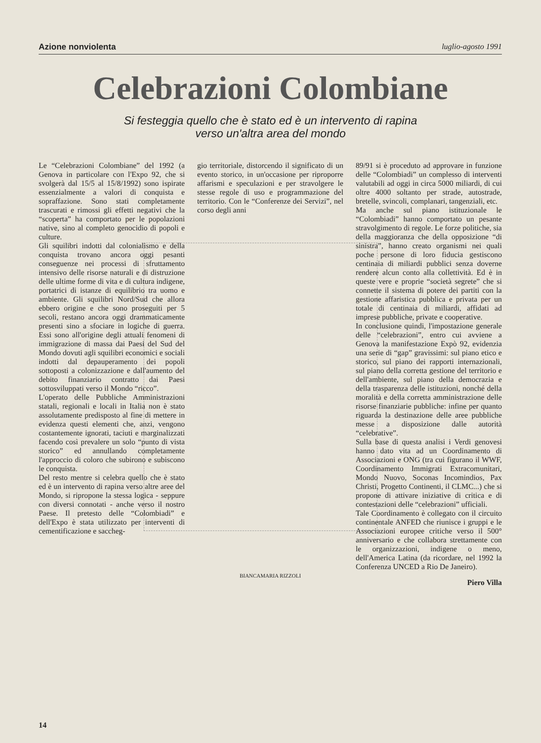Azione nonviolenta luglio-agosto 1991
Celebrazioni Colombiane
Si festeggia quello che è stato ed è un intervento di rapina
verso un'altra area del mondo
Le “Celebrazioni Colombiane” del 1992 (a Genova in particolare con l'Expo 92, che si svolgerà dal 15/5 al 15/8/1992) sono ispirate essenzialmente a valori di conquista e sopraffazione. Sono stati completamente trascurati e rimossi gli effetti negativi che la “scoperta” ha comportato per le popolazioni native, sino al completo genocidio di popoli e culture.
Gli squilibri indotti dal colonialismo e della conquista trovano ancora oggi pesanti conseguenze nei processi di sfruttamento intensivo delle risorse naturali e di distruzione delle ultime forme di vita e di cultura indigene, portatrici di istanze di equilibrio tra uomo e ambiente. Gli squilibri Nord/Sud che allora ebbero origine e che sono proseguiti per 5 secoli, restano ancora oggi drammaticamente presenti sino a sfociare in logiche di guerra. Essi sono all'origine degli attuali fenomeni di immigrazione di massa dai Paesi del Sud del Mondo dovuti agli squilibri economici e sociali indotti dal depauperamento dei popoli sottoposti a colonizzazione e dall'aumento del debito finanziario contratto dai Paesi sottosviluppati verso il Mondo “ricco”.
L'operato delle Pubbliche Amministrazioni statali, regionali e locali in Italia non è stato assolutamente predisposto al fine di mettere in evidenza questi elementi che, anzi, vengono costantemente ignorati, taciuti e marginalizzati facendo così prevalere un solo “punto di vista storico” ed annullando completamente l'approccio di coloro che subirono e subiscono le conquista.
Del resto mentre si celebra quello che è stato ed è un intervento di rapina verso altre aree del Mondo, si ripropone la stessa logica - seppure con diversi connotati - anche verso il nostro Paese. Il pretesto delle “Colombiadi” e dell'Expo è stata utilizzato per interventi di cementificazione e saccheg-
gio territoriale, distorcendo il significato di un evento storico, in un'occasione per riproporre affarismi e speculazioni e per stravolgere le stesse regole di uso e programmazione del territorio. Con le “Conferenze dei Servizi”, nel corso degli anni
BIANCAMARIA RIZZOLI
89/91 si è proceduto ad approvare in funzione delle “Colombiadi” un complesso di interventi valutabili ad oggi in circa 5000 miliardi, di cui oltre 4000 soltanto per strade, autostrade, bretelle, svincoli, complanari, tangenziali, etc.
Ma anche sul piano istituzionale le “Colombiadi” hanno comportato un pesante stravolgimento di regole. Le forze politiche, sia della maggioranza che della opposizione “di sinistra”, hanno creato organismi nei quali poche persone di loro fiducia gestiscono centinaia di miliardi pubblici senza doverne rendere alcun conto alla collettività. Ed è in queste vere e proprie “società segrete” che si connette il sistema di potere dei partiti con la gestione affaristica pubblica e privata per un totale di centinaia di miliardi, affidati ad imprese pubbliche, private e cooperative.
In conclusione quindi, l'impostazione generale delle “celebrazioni”, entro cui avviene a Genova la manifestazione Expò 92, evidenzia una serie di “gap” gravissimi: sul piano etico e storico, sul piano dei rapporti internazionali, sul piano della corretta gestione del territorio e dell'ambiente, sul piano della democrazia e della trasparenza delle istituzioni, nonché della moralità e della corretta amministrazione delle risorse finanziarie pubbliche: infine per quanto riguarda la destinazione delle aree pubbliche messe a disposizione dalle autorità “celebrative”.
Sulla base di questa analisi i Verdi genovesi hanno dato vita ad un Coordinamento di Associazioni e ONG (tra cui figurano il WWF, Coordinamento Immigrati Extracomunitari, Mondo Nuovo, Soconas Incomindios, Pax Christi, Progetto Continenti, il CLMC...) che si propone di attivare iniziative di critica e di contestazioni delle “celebrazioni” ufficiali.
Tale Coordinamento è collegato con il circuito continentale ANFED che riunisce i gruppi e le Associazioni europee critiche verso il 500° anniversario e che collabora strettamente con le organizzazioni, indigene o meno, dell'America Latina (da ricordare, nel 1992 la Conferenza UNCED a Rio De Janeiro).
Piero Villa
14